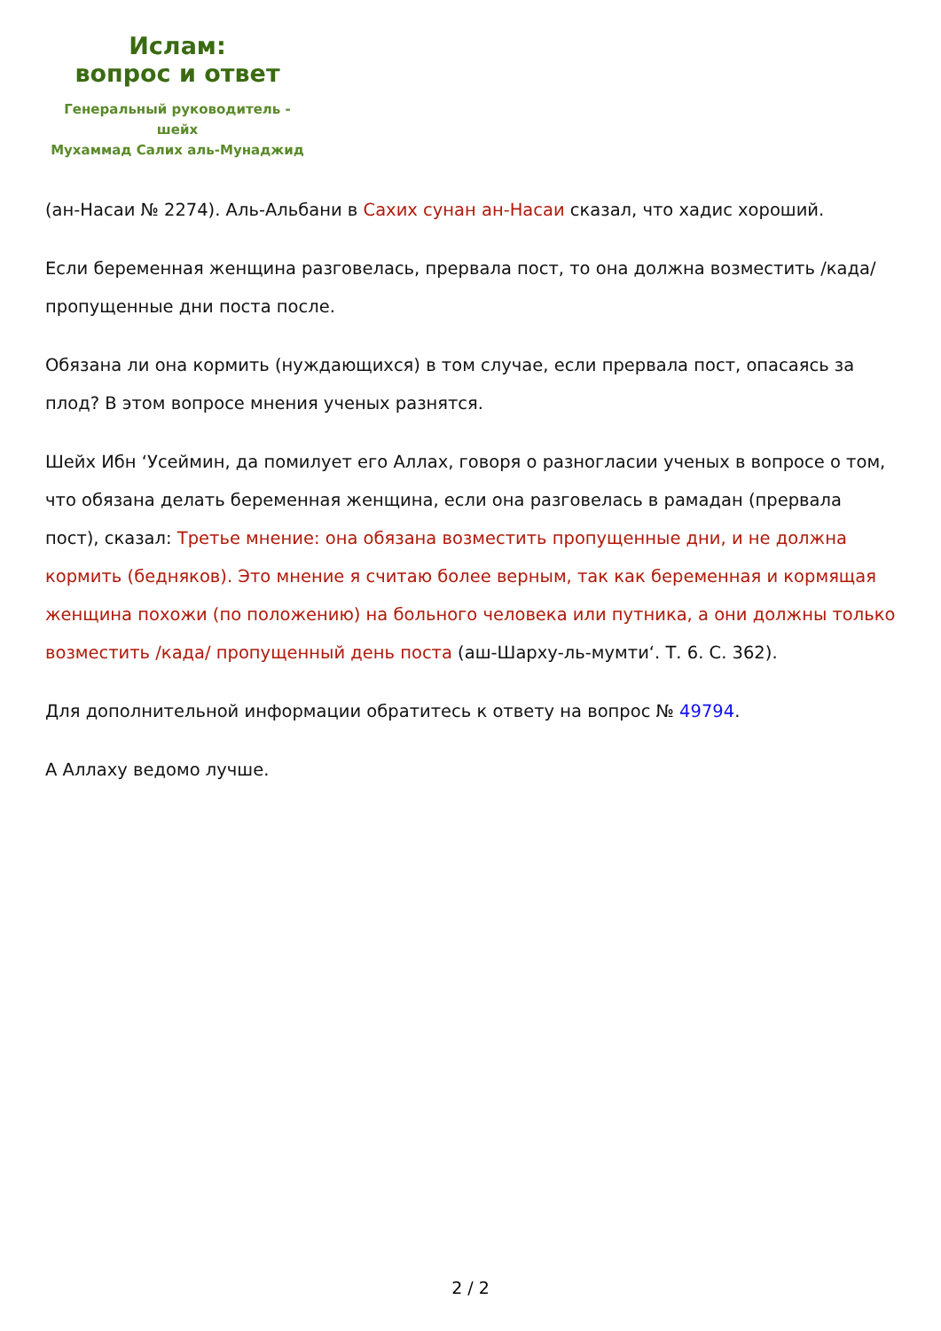Ислам:
вопрос и ответ
Генеральный руководитель - шейх
Мухаммад Салих аль-Мунаджид
(ан-Насаи № 2274). Аль-Альбани в Сахих сунан ан-Насаи сказал, что хадис хороший.
Если беременная женщина разговелась, прервала пост, то она должна возместить /када/ пропущенные дни поста после.
Обязана ли она кормить (нуждающихся) в том случае, если прервала пост, опасаясь за плод? В этом вопросе мнения ученых разнятся.
Шейх Ибн ‘Усеймин, да помилует его Аллах, говоря о разногласии ученых в вопросе о том, что обязана делать беременная женщина, если она разговелась в рамадан (прервала пост), сказал: Третье мнение: она обязана возместить пропущенные дни, и не должна кормить (бедняков). Это мнение я считаю более верным, так как беременная и кормящая женщина похожи (по положению) на больного человека или путника, а они должны только возместить /када/ пропущенный день поста (аш-Шарху-ль-мумти‘. Т. 6. С. 362).
Для дополнительной информации обратитесь к ответу на вопрос № 49794.
А Аллаху ведомо лучше.
2 / 2